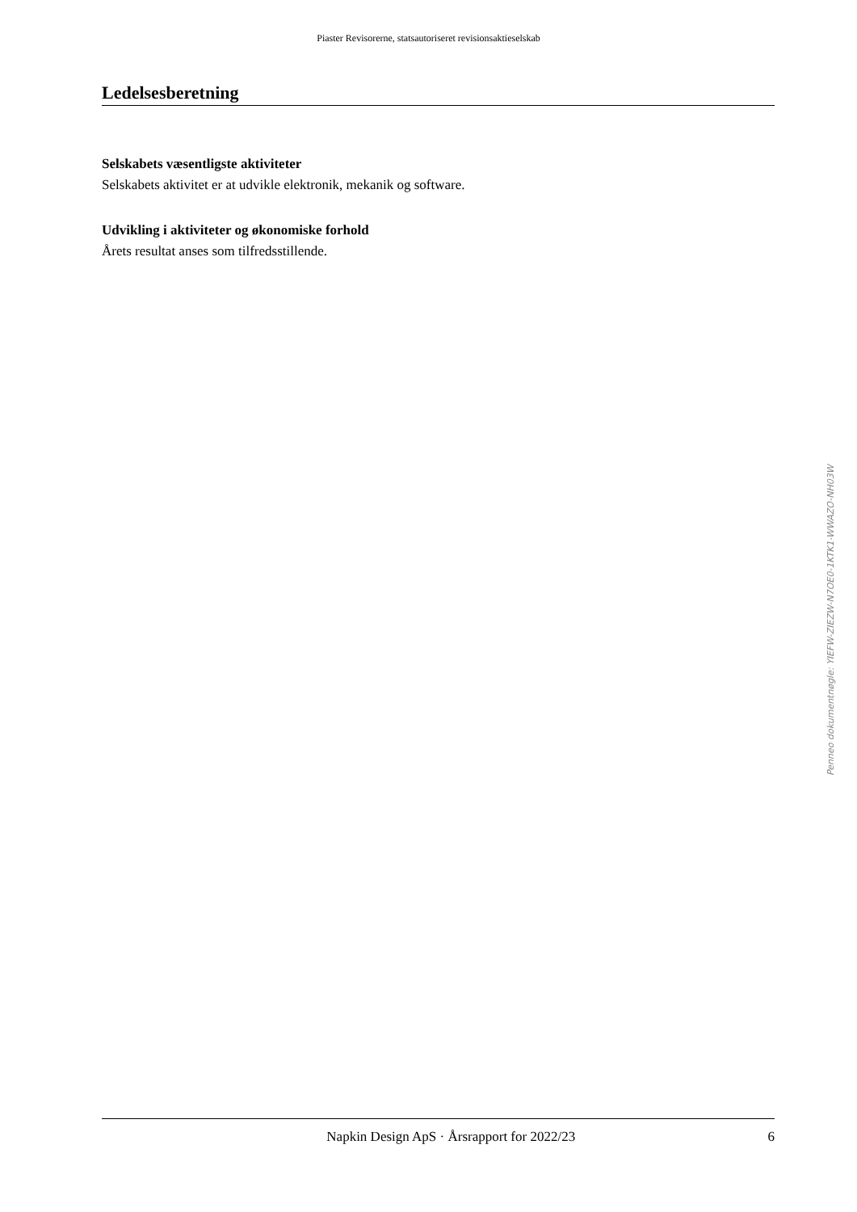Piaster Revisorerne, statsautoriseret revisionsaktieselskab
Ledelsesberetning
Selskabets væsentligste aktiviteter
Selskabets aktivitet er at udvikle elektronik, mekanik og software.
Udvikling i aktiviteter og økonomiske forhold
Årets resultat anses som tilfredsstillende.
Penneo dokumentnøgle: YIEFW-ZIEZW-N7OE0-1KTK1-WWAZO-NH03W
Napkin Design ApS · Årsrapport for 2022/23 6